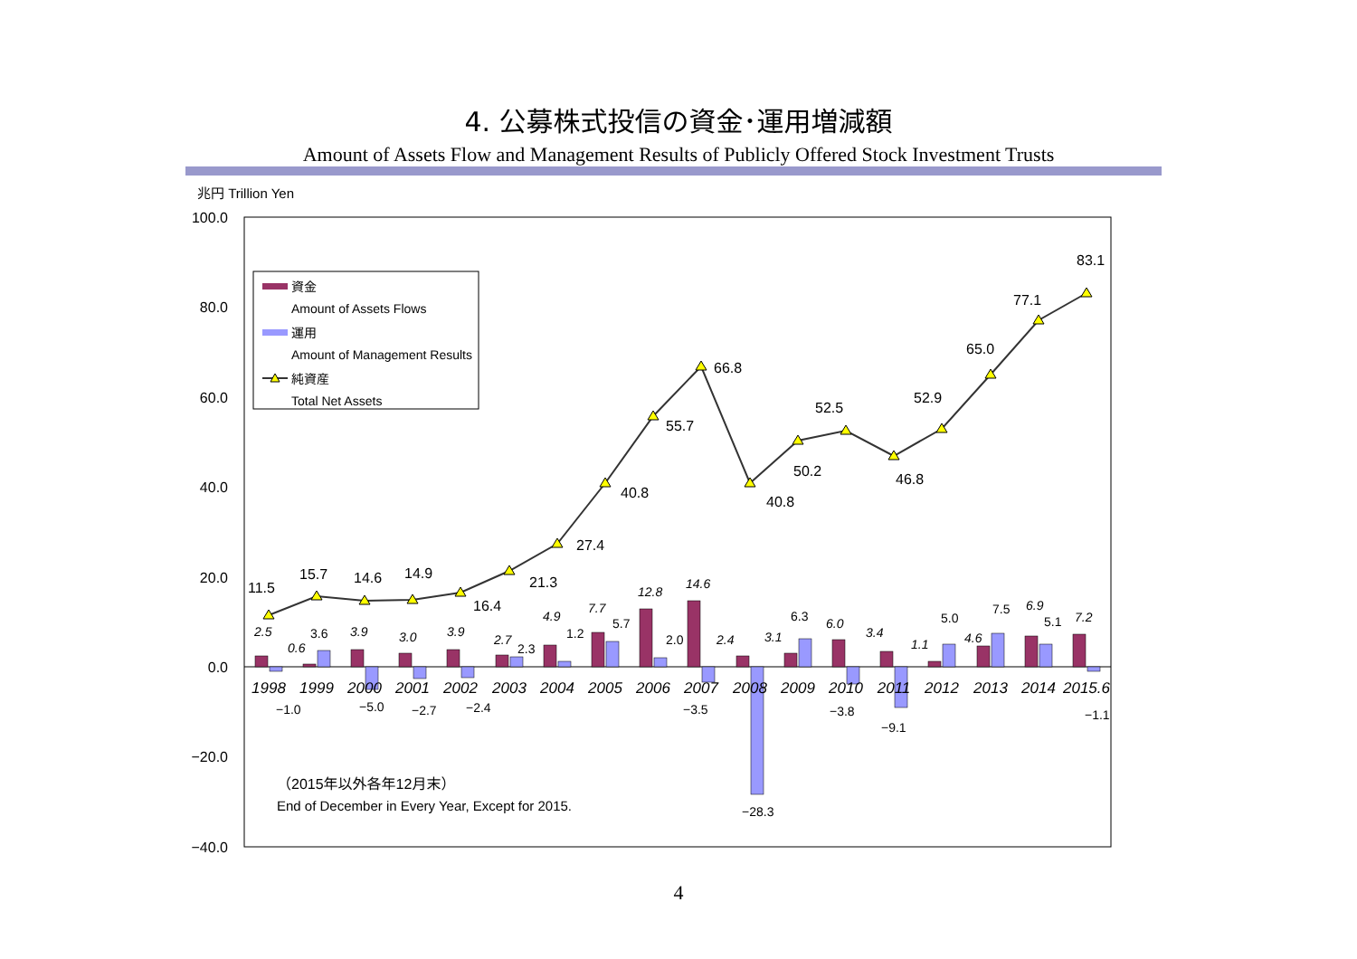4. 公募株式投信の資金･運用増減額
Amount of Assets Flow and Management Results of Publicly Offered Stock Investment Trusts
兆円 Trillion Yen
100.0
80.0
60.0
40.0
20.0
0.0
−20.0
−40.0
11.5
15.7
14.6
14.9
16.4
21.3
27.4
40.8
55.7
66.8
40.8
50.2
52.5
46.8
52.9
65.0
77.1
83.1
2.5
0.6
3.9
3.0
3.9
2.7
4.9
7.7
12.8
14.6
2.4
3.1
6.0
3.4
1.1
4.6
6.9
7.2
−1.0
3.6
−5.0
−2.7
−2.4
2.3
1.2
5.7
2.0
−3.5
−28.3
6.3
−3.8
−9.1
5.0
7.5
5.1
−1.1
1998
1999
2000
2001
2002
2003
2004
2005
2006
2007
2008
2009
2010
2011
2012
2013
2014
2015.6
資金
Amount of Assets Flows
運用
Amount of Management Results
純資産
Total Net Assets
（2015年以外各年12月末）
End of December in Every Year, Except for 2015.
4